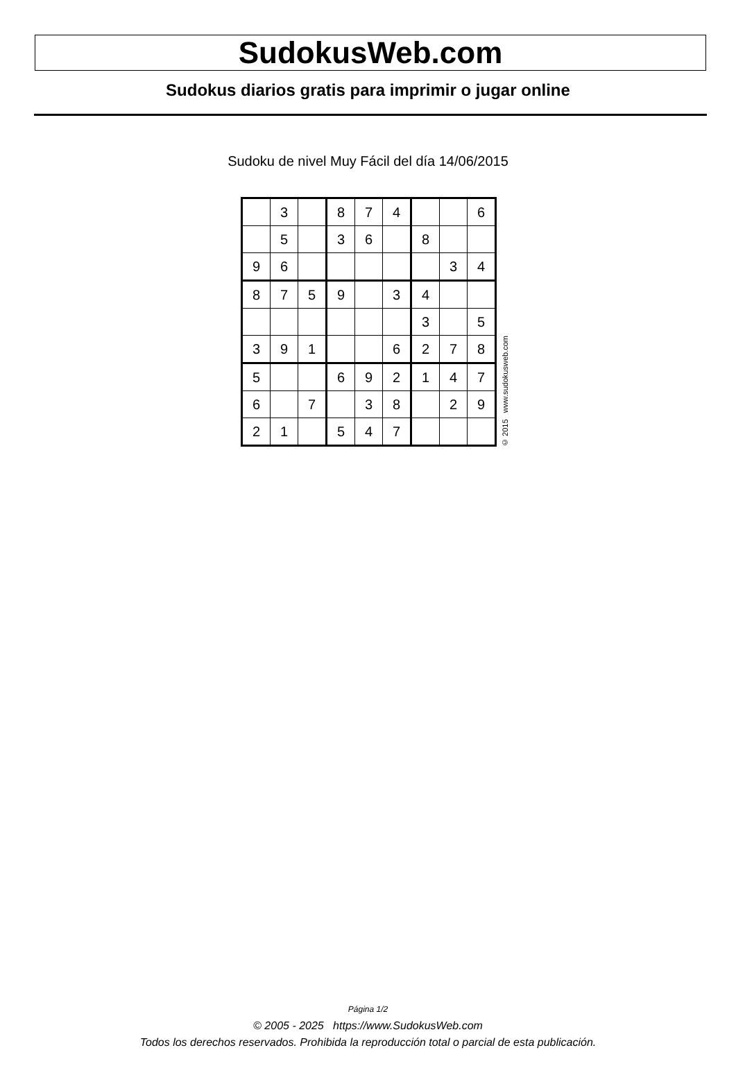SudokusWeb.com
Sudokus diarios gratis para imprimir o jugar online
Sudoku de nivel Muy Fácil del día 14/06/2015
| | 3 | | 8 | 7 | 4 | | | 6 |
| | 5 | | 3 | 6 | | 8 | | |
| 9 | 6 | | | | | | 3 | 4 |
| 8 | 7 | 5 | 9 | | 3 | 4 | | |
| | | | | | | 3 | | 5 |
| 3 | 9 | 1 | | | 6 | 2 | 7 | 8 |
| 5 | | | 6 | 9 | 2 | 1 | 4 | 7 |
| 6 | | 7 | | 3 | 8 | | 2 | 9 |
| 2 | 1 | | 5 | 4 | 7 | | | |
© 2015 www.sudokusweb.com
Página 1/2
© 2005 - 2025 https://www.SudokusWeb.com
Todos los derechos reservados. Prohibida la reproducción total o parcial de esta publicación.